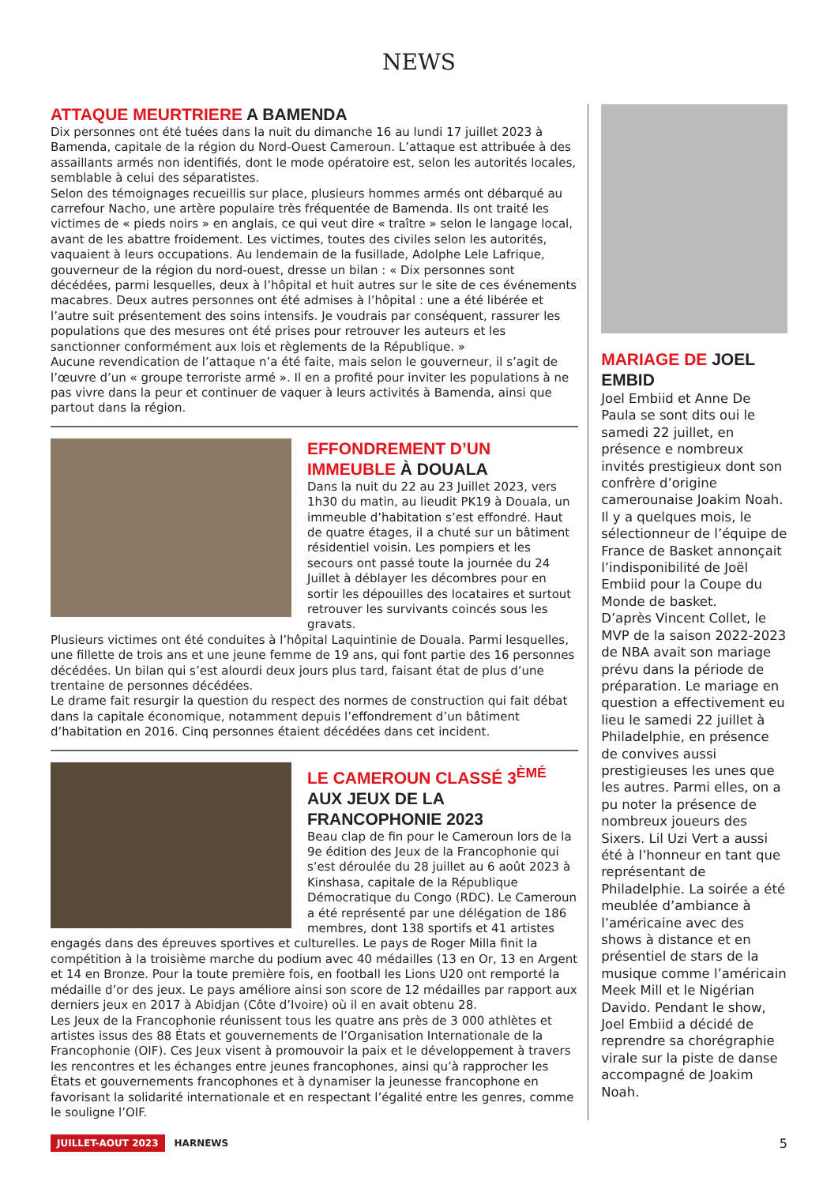NEWS
ATTAQUE MEURTRIERE A BAMENDA
Dix personnes ont été tuées dans la nuit du dimanche 16 au lundi 17 juillet 2023 à Bamenda, capitale de la région du Nord-Ouest Cameroun. L’attaque est attribuée à des assaillants armés non identifiés, dont le mode opératoire est, selon les autorités locales, semblable à celui des séparatistes.
Selon des témoignages recueillis sur place, plusieurs hommes armés ont débarqué au carrefour Nacho, une artère populaire très fréquentée de Bamenda. Ils ont traité les victimes de « pieds noirs » en anglais, ce qui veut dire « traître » selon le langage local, avant de les abattre froidement. Les victimes, toutes des civiles selon les autorités, vaquaient à leurs occupations. Au lendemain de la fusillade, Adolphe Lele Lafrique, gouverneur de la région du nord-ouest, dresse un bilan : « Dix personnes sont décédées, parmi lesquelles, deux à l’hôpital et huit autres sur le site de ces événements macabres. Deux autres personnes ont été admises à l’hôpital : une a été libérée et l’autre suit présentement des soins intensifs. Je voudrais par conséquent, rassurer les populations que des mesures ont été prises pour retrouver les auteurs et les sanctionner conformément aux lois et règlements de la République. »
Aucune revendication de l’attaque n’a été faite, mais selon le gouverneur, il s’agit de l’œuvre d’un « groupe terroriste armé ». Il en a profité pour inviter les populations à ne pas vivre dans la peur et continuer de vaquer à leurs activités à Bamenda, ainsi que partout dans la région.
EFFONDREMENT D’UN IMMEUBLE À DOUALA
Dans la nuit du 22 au 23 Juillet 2023, vers 1h30 du matin, au lieudit PK19 à Douala, un immeuble d’habitation s’est effondré. Haut de quatre étages, il a chuté sur un bâtiment résidentiel voisin. Les pompiers et les secours ont passé toute la journée du 24 Juillet à déblayer les décombres pour en sortir les dépouilles des locataires et surtout retrouver les survivants coincés sous les gravats.
Plusieurs victimes ont été conduites à l’hôpital Laquintinie de Douala. Parmi lesquelles, une fillette de trois ans et une jeune femme de 19 ans, qui font partie des 16 personnes décédées. Un bilan qui s’est alourdi deux jours plus tard, faisant état de plus d’une trentaine de personnes décédées.
Le drame fait resurgir la question du respect des normes de construction qui fait débat dans la capitale économique, notamment depuis l’effondrement d’un bâtiment d’habitation en 2016. Cinq personnes étaient décédées dans cet incident.
LE CAMEROUN CLASSÉ 3<sup>ÈMÉ</sup> AUX JEUX DE LA FRANCOPHONIE 2023
Beau clap de fin pour le Cameroun lors de la 9e édition des Jeux de la Francophonie qui s’est déroulée du 28 juillet au 6 août 2023 à Kinshasa, capitale de la République Démocratique du Congo (RDC). Le Cameroun a été représenté par une délégation de 186 membres, dont 138 sportifs et 41 artistes engagés dans des épreuves sportives et culturelles. Le pays de Roger Milla finit la compétition à la troisième marche du podium avec 40 médailles (13 en Or, 13 en Argent et 14 en Bronze. Pour la toute première fois, en football les Lions U20 ont remporté la médaille d’or des jeux. Le pays améliore ainsi son score de 12 médailles par rapport aux derniers jeux en 2017 à Abidjan (Côte d’Ivoire) où il en avait obtenu 28.
Les Jeux de la Francophonie réunissent tous les quatre ans près de 3 000 athlètes et artistes issus des 88 États et gouvernements de l’Organisation Internationale de la Francophonie (OIF). Ces Jeux visent à promouvoir la paix et le développement à travers les rencontres et les échanges entre jeunes francophones, ainsi qu’à rapprocher les États et gouvernements francophones et à dynamiser la jeunesse francophone en favorisant la solidarité internationale et en respectant l’égalité entre les genres, comme le souligne l’OIF.
MARIAGE DE JOEL EMBID
Joel Embiid et Anne De Paula se sont dits oui le samedi 22 juillet, en présence e nombreux invités prestigieux dont son confrère d’origine camerounaise Joakim Noah. Il y a quelques mois, le sélectionneur de l’équipe de France de Basket annonçait l’indisponibilité de Joël Embiid pour la Coupe du Monde de basket.
D’après Vincent Collet, le MVP de la saison 2022-2023 de NBA avait son mariage prévu dans la période de préparation. Le mariage en question a effectivement eu lieu le samedi 22 juillet à Philadelphie, en présence de convives aussi prestigieuses les unes que les autres. Parmi elles, on a pu noter la présence de nombreux joueurs des Sixers. Lil Uzi Vert a aussi été à l’honneur en tant que représentant de Philadelphie. La soirée a été meublée d’ambiance à l’américaine avec des shows à distance et en présentiel de stars de la musique comme l’américain Meek Mill et le Nigérian Davido. Pendant le show, Joel Embiid a décidé de reprendre sa chorégraphie virale sur la piste de danse accompagné de Joakim Noah.
JUILLET-AOUT 2023 HARNEWS 5